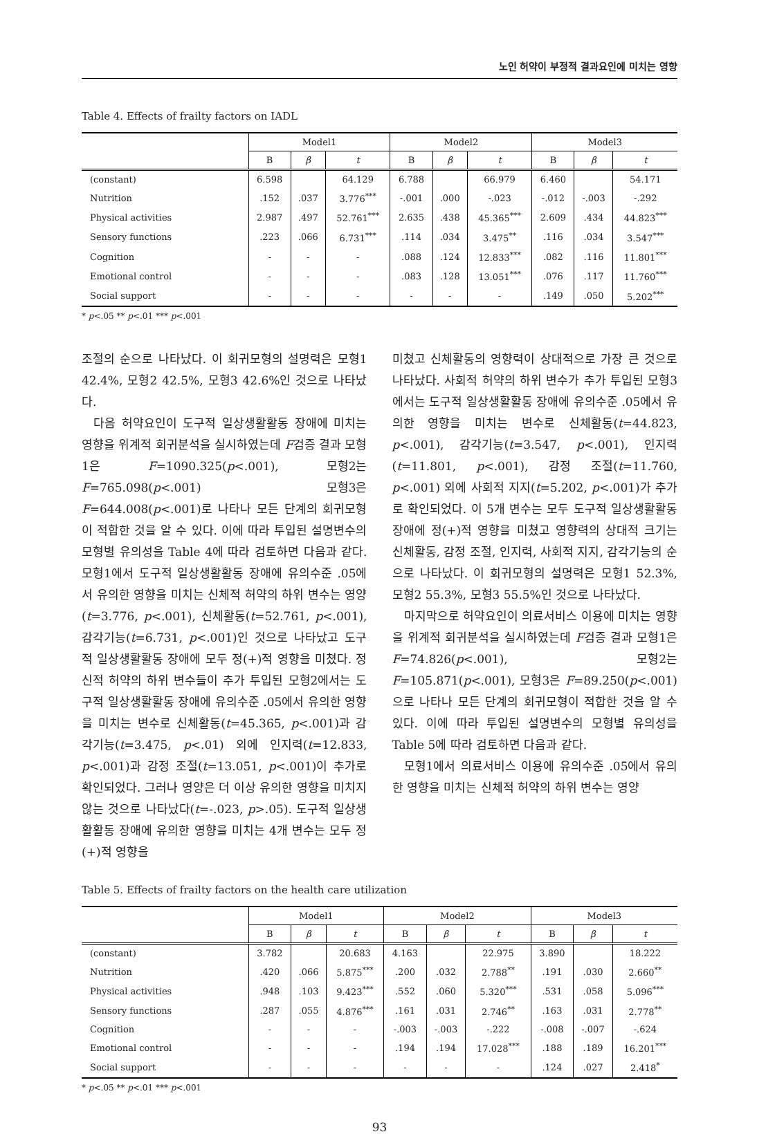노인 허약이 부정적 결과요인에 미치는 영향
Table 4. Effects of frailty factors on IADL
| | Model1 | | | Model2 | | | Model3 | | |
| --- | --- | --- | --- | --- | --- | --- | --- | --- | --- |
| | B | β | t | B | β | t | B | β | t |
| (constant) | 6.598 | | 64.129 | 6.788 | | 66.979 | 6.460 | | 54.171 |
| Nutrition | .152 | .037 | 3.776<sup>***</sup> | -.001 | .000 | -.023 | -.012 | -.003 | -.292 |
| Physical activities | 2.987 | .497 | 52.761<sup>***</sup> | 2.635 | .438 | 45.365<sup>***</sup> | 2.609 | .434 | 44.823<sup>***</sup> |
| Sensory functions | .223 | .066 | 6.731<sup>***</sup> | .114 | .034 | 3.475<sup>**</sup> | .116 | .034 | 3.547<sup>***</sup> |
| Cognition | - | - | - | .088 | .124 | 12.833<sup>***</sup> | .082 | .116 | 11.801<sup>***</sup> |
| Emotional control | - | - | - | .083 | .128 | 13.051<sup>***</sup> | .076 | .117 | 11.760<sup>***</sup> |
| Social support | - | - | - | - | - | - | .149 | .050 | 5.202<sup>***</sup> |
* p<.05 ** p<.01 *** p<.001
조절의 순으로 나타났다. 이 회귀모형의 설명력은 모형1 42.4%, 모형2 42.5%, 모형3 42.6%인 것으로 나타났다.
다음 허약요인이 도구적 일상생활활동 장애에 미치는 영향을 위계적 회귀분석을 실시하였는데 F검증 결과 모형1은 F=1090.325(p<.001), 모형2는 F=765.098(p<.001) 모형3은 F=644.008(p<.001)로 나타나 모든 단계의 회귀모형이 적합한 것을 알 수 있다. 이에 따라 투입된 설명변수의 모형별 유의성을 Table 4에 따라 검토하면 다음과 같다. 모형1에서 도구적 일상생활활동 장애에 유의수준 .05에서 유의한 영향을 미치는 신체적 허약의 하위 변수는 영양(t=3.776, p<.001), 신체활동(t=52.761, p<.001), 감각기능(t=6.731, p<.001)인 것으로 나타났고 도구적 일상생활활동 장애에 모두 정(+)적 영향을 미쳤다. 정신적 허약의 하위 변수들이 추가 투입된 모형2에서는 도구적 일상생활활동 장애에 유의수준 .05에서 유의한 영향을 미치는 변수로 신체활동(t=45.365, p<.001)과 감각기능(t=3.475, p<.01) 외에 인지력(t=12.833, p<.001)과 감정 조절(t=13.051, p<.001)이 추가로 확인되었다. 그러나 영양은 더 이상 유의한 영향을 미치지 않는 것으로 나타났다(t=-.023, p>.05). 도구적 일상생활활동 장애에 유의한 영향을 미치는 4개 변수는 모두 정(+)적 영향을
미쳤고 신체활동의 영향력이 상대적으로 가장 큰 것으로 나타났다. 사회적 허약의 하위 변수가 추가 투입된 모형3에서는 도구적 일상생활활동 장애에 유의수준 .05에서 유의한 영향을 미치는 변수로 신체활동(t=44.823, p<.001), 감각기능(t=3.547, p<.001), 인지력(t=11.801, p<.001), 감정 조절(t=11.760, p<.001) 외에 사회적 지지(t=5.202, p<.001)가 추가로 확인되었다. 이 5개 변수는 모두 도구적 일상생활활동 장애에 정(+)적 영향을 미쳤고 영향력의 상대적 크기는 신체활동, 감정 조절, 인지력, 사회적 지지, 감각기능의 순으로 나타났다. 이 회귀모형의 설명력은 모형1 52.3%, 모형2 55.3%, 모형3 55.5%인 것으로 나타났다.
마지막으로 허약요인이 의료서비스 이용에 미치는 영향을 위계적 회귀분석을 실시하였는데 F검증 결과 모형1은 F=74.826(p<.001), 모형2는 F=105.871(p<.001), 모형3은 F=89.250(p<.001)으로 나타나 모든 단계의 회귀모형이 적합한 것을 알 수 있다. 이에 따라 투입된 설명변수의 모형별 유의성을 Table 5에 따라 검토하면 다음과 같다.
모형1에서 의료서비스 이용에 유의수준 .05에서 유의한 영향을 미치는 신체적 허약의 하위 변수는 영양
Table 5. Effects of frailty factors on the health care utilization
| | Model1 | | | Model2 | | | Model3 | | |
| --- | --- | --- | --- | --- | --- | --- | --- | --- | --- |
| | B | β | t | B | β | t | B | β | t |
| (constant) | 3.782 | | 20.683 | 4.163 | | 22.975 | 3.890 | | 18.222 |
| Nutrition | .420 | .066 | 5.875<sup>***</sup> | .200 | .032 | 2.788<sup>**</sup> | .191 | .030 | 2.660<sup>**</sup> |
| Physical activities | .948 | .103 | 9.423<sup>***</sup> | .552 | .060 | 5.320<sup>***</sup> | .531 | .058 | 5.096<sup>***</sup> |
| Sensory functions | .287 | .055 | 4.876<sup>***</sup> | .161 | .031 | 2.746<sup>**</sup> | .163 | .031 | 2.778<sup>**</sup> |
| Cognition | - | - | - | -.003 | -.003 | -.222 | -.008 | -.007 | -.624 |
| Emotional control | - | - | - | .194 | .194 | 17.028<sup>***</sup> | .188 | .189 | 16.201<sup>***</sup> |
| Social support | - | - | - | - | - | - | .124 | .027 | 2.418<sup>*</sup> |
* p<.05 ** p<.01 *** p<.001
93